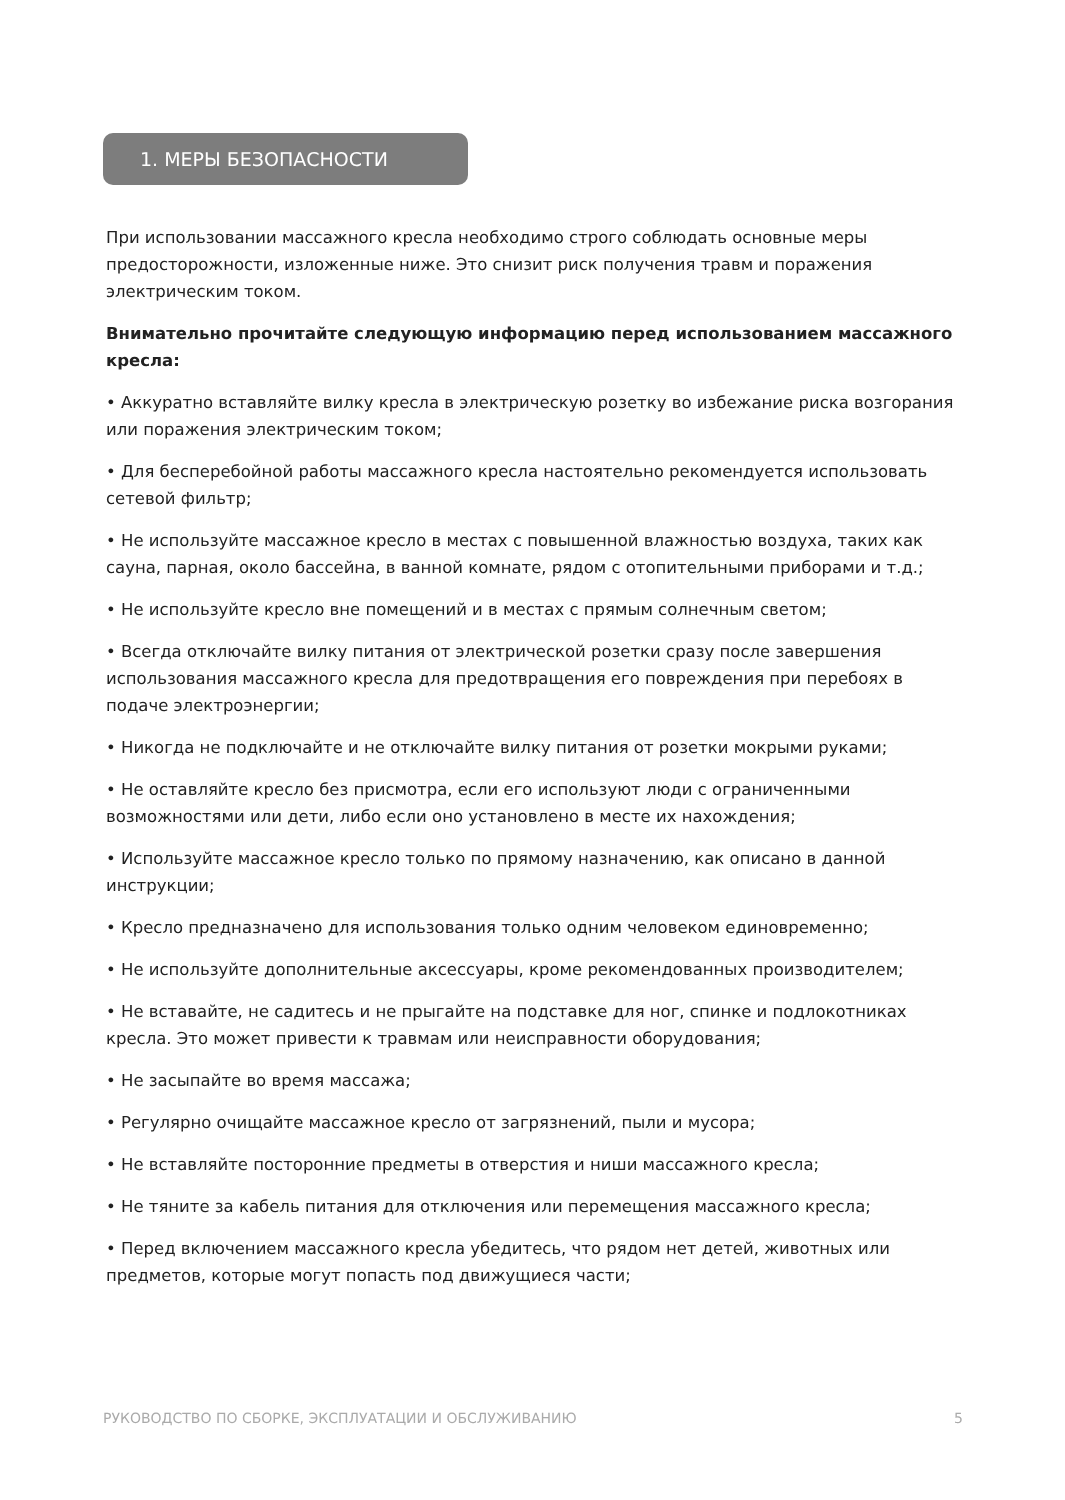1. МЕРЫ БЕЗОПАСНОСТИ
При использовании массажного кресла необходимо строго соблюдать основные меры предосторожности, изложенные ниже. Это снизит риск получения травм и поражения электрическим током.
Внимательно прочитайте следующую информацию перед использованием массажного кресла:
• Аккуратно вставляйте вилку кресла в электрическую розетку во избежание риска возгорания или поражения электрическим током;
• Для бесперебойной работы массажного кресла настоятельно рекомендуется использовать сетевой фильтр;
• Не используйте массажное кресло в местах с повышенной влажностью воздуха, таких как сауна, парная, около бассейна, в ванной комнате, рядом с отопительными приборами и т.д.;
• Не используйте кресло вне помещений и в местах с прямым солнечным светом;
• Всегда отключайте вилку питания от электрической розетки сразу после завершения использования массажного кресла для предотвращения его повреждения при перебоях в подаче электроэнергии;
• Никогда не подключайте и не отключайте вилку питания от розетки мокрыми руками;
• Не оставляйте кресло без присмотра, если его используют люди с ограниченными возможностями или дети, либо если оно установлено в месте их нахождения;
• Используйте массажное кресло только по прямому назначению, как описано в данной инструкции;
• Кресло предназначено для использования только одним человеком единовременно;
• Не используйте дополнительные аксессуары, кроме рекомендованных производителем;
• Не вставайте, не садитесь и не прыгайте на подставке для ног, спинке и подлокотниках кресла. Это может привести к травмам или неисправности оборудования;
• Не засыпайте во время массажа;
• Регулярно очищайте массажное кресло от загрязнений, пыли и мусора;
• Не вставляйте посторонние предметы в отверстия и ниши массажного кресла;
• Не тяните за кабель питания для отключения или перемещения массажного кресла;
• Перед включением массажного кресла убедитесь, что рядом нет детей, животных или предметов, которые могут попасть под движущиеся части;
РУКОВОДСТВО ПО СБОРКЕ, ЭКСПЛУАТАЦИИ И ОБСЛУЖИВАНИЮ 5